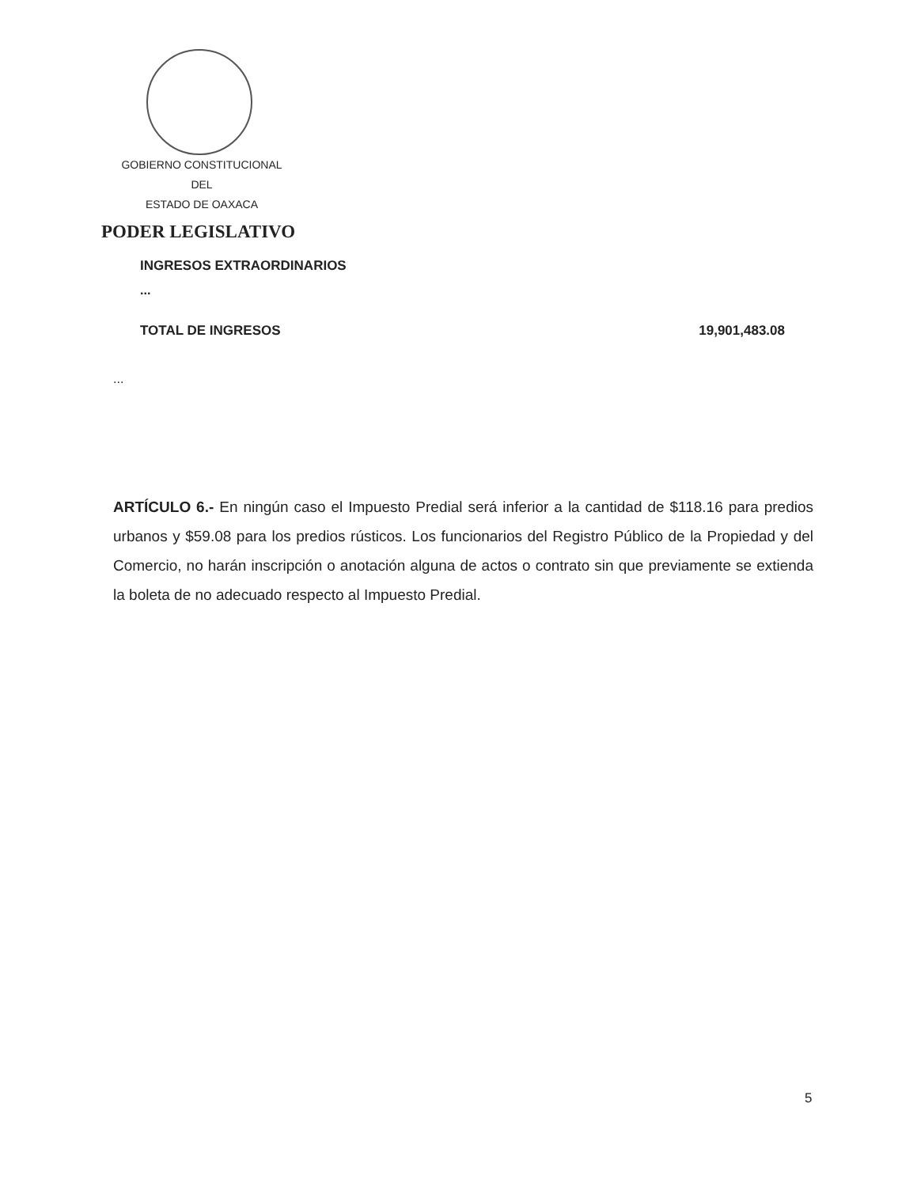GOBIERNO CONSTITUCIONAL
DEL
ESTADO DE OAXACA
PODER LEGISLATIVO
INGRESOS EXTRAORDINARIOS
...
TOTAL DE INGRESOS 19,901,483.08
...
ARTÍCULO 6.- En ningún caso el Impuesto Predial será inferior a la cantidad de $118.16 para predios urbanos y $59.08 para los predios rústicos. Los funcionarios del Registro Público de la Propiedad y del Comercio, no harán inscripción o anotación alguna de actos o contrato sin que previamente se extienda la boleta de no adecuado respecto al Impuesto Predial.
5